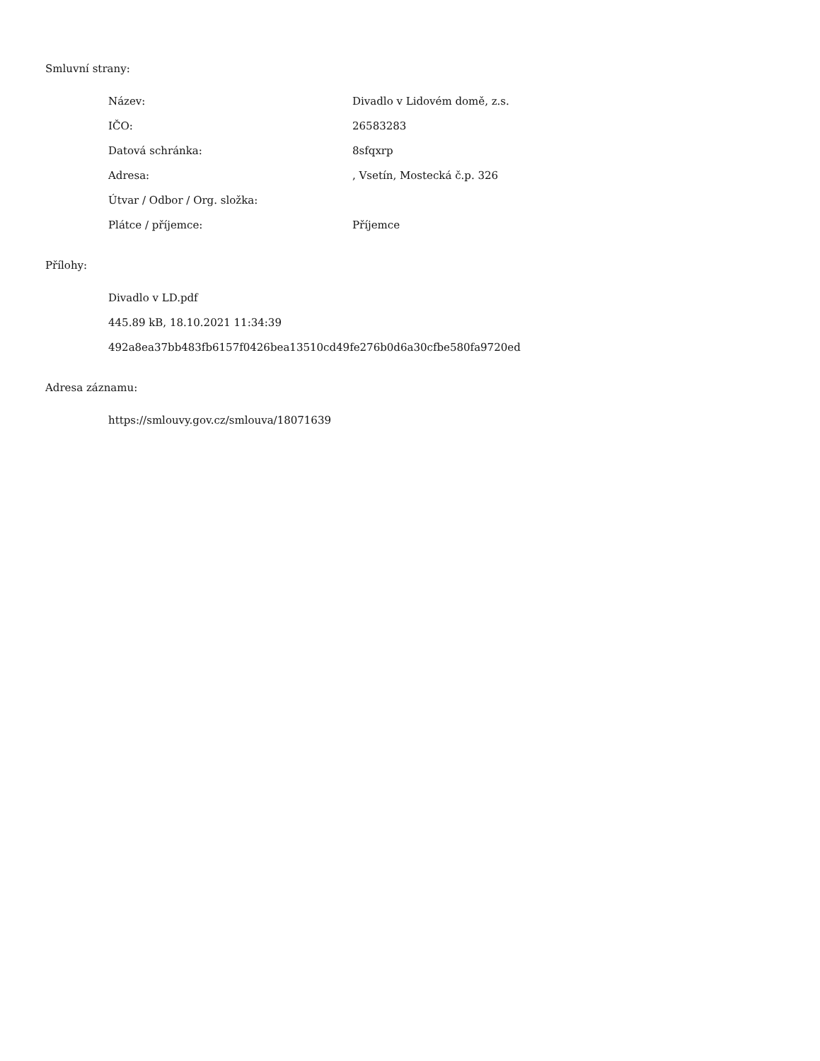Smluvní strany:
| Název: | Divadlo v Lidovém domě, z.s. |
| IČO: | 26583283 |
| Datová schránka: | 8sfqxrp |
| Adresa: | , Vsetín, Mostecká č.p. 326 |
| Útvar / Odbor / Org. složka: | |
| Plátce / příjemce: | Příjemce |
Přílohy:
Divadlo v LD.pdf
445.89 kB, 18.10.2021 11:34:39
492a8ea37bb483fb6157f0426bea13510cd49fe276b0d6a30cfbe580fa9720ed
Adresa záznamu:
https://smlouvy.gov.cz/smlouva/18071639